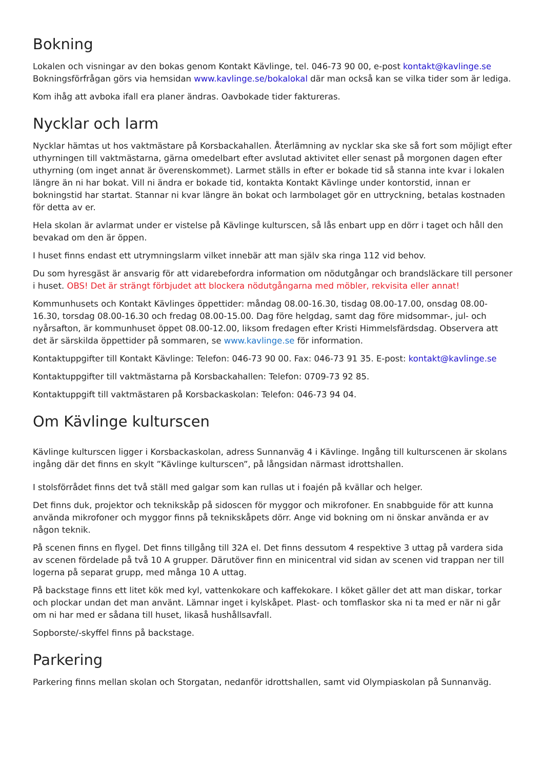Bokning
Lokalen och visningar av den bokas genom Kontakt Kävlinge, tel. 046-73 90 00, e-post kontakt@kavlinge.se Bokningsförfrågan görs via hemsidan www.kavlinge.se/bokalokal där man också kan se vilka tider som är lediga.
Kom ihåg att avboka ifall era planer ändras. Oavbokade tider faktureras.
Nycklar och larm
Nycklar hämtas ut hos vaktmästare på Korsbackahallen. Återlämning av nycklar ska ske så fort som möjligt efter uthyrningen till vaktmästarna, gärna omedelbart efter avslutad aktivitet eller senast på morgonen dagen efter uthyrning (om inget annat är överenskommet). Larmet ställs in efter er bokade tid så stanna inte kvar i lokalen längre än ni har bokat. Vill ni ändra er bokade tid, kontakta Kontakt Kävlinge under kontorstid, innan er bokningstid har startat. Stannar ni kvar längre än bokat och larmbolaget gör en uttryckning, betalas kostnaden för detta av er.
Hela skolan är avlarmat under er vistelse på Kävlinge kulturscen, så lås enbart upp en dörr i taget och håll den bevakad om den är öppen.
I huset finns endast ett utrymningslarm vilket innebär att man själv ska ringa 112 vid behov.
Du som hyresgäst är ansvarig för att vidarebefordra information om nödutgångar och brandsläckare till personer i huset. OBS! Det är strängt förbjudet att blockera nödutgångarna med möbler, rekvisita eller annat!
Kommunhusets och Kontakt Kävlinges öppettider: måndag 08.00-16.30, tisdag 08.00-17.00, onsdag 08.00-16.30, torsdag 08.00-16.30 och fredag 08.00-15.00. Dag före helgdag, samt dag före midsommar-, jul- och nyårsafton, är kommunhuset öppet 08.00-12.00, liksom fredagen efter Kristi Himmelsfärdsdag. Observera att det är särskilda öppettider på sommaren, se www.kavlinge.se för information.
Kontaktuppgifter till Kontakt Kävlinge: Telefon: 046-73 90 00. Fax: 046-73 91 35. E-post: kontakt@kavlinge.se
Kontaktuppgifter till vaktmästarna på Korsbackahallen: Telefon: 0709-73 92 85.
Kontaktuppgift till vaktmästaren på Korsbackaskolan: Telefon: 046-73 94 04.
Om Kävlinge kulturscen
Kävlinge kulturscen ligger i Korsbackaskolan, adress Sunnanväg 4 i Kävlinge. Ingång till kulturscenen är skolans ingång där det finns en skylt ”Kävlinge kulturscen”, på långsidan närmast idrottshallen.
I stolsförrådet finns det två ställ med galgar som kan rullas ut i foajén på kvällar och helger.
Det finns duk, projektor och teknikskåp på sidoscen för myggor och mikrofoner. En snabbguide för att kunna använda mikrofoner och myggor finns på teknikskåpets dörr. Ange vid bokning om ni önskar använda er av någon teknik.
På scenen finns en flygel. Det finns tillgång till 32A el. Det finns dessutom 4 respektive 3 uttag på vardera sida av scenen fördelade på två 10 A grupper. Därutöver finn en minicentral vid sidan av scenen vid trappan ner till logerna på separat grupp, med många 10 A uttag.
På backstage finns ett litet kök med kyl, vattenkokare och kaffekokare. I köket gäller det att man diskar, torkar och plockar undan det man använt. Lämnar inget i kylskåpet. Plast- och tomflaskor ska ni ta med er när ni går om ni har med er sådana till huset, likaså hushållsavfall.
Sopborste/-skyffel finns på backstage.
Parkering
Parkering finns mellan skolan och Storgatan, nedanför idrottshallen, samt vid Olympiaskolan på Sunnanväg.